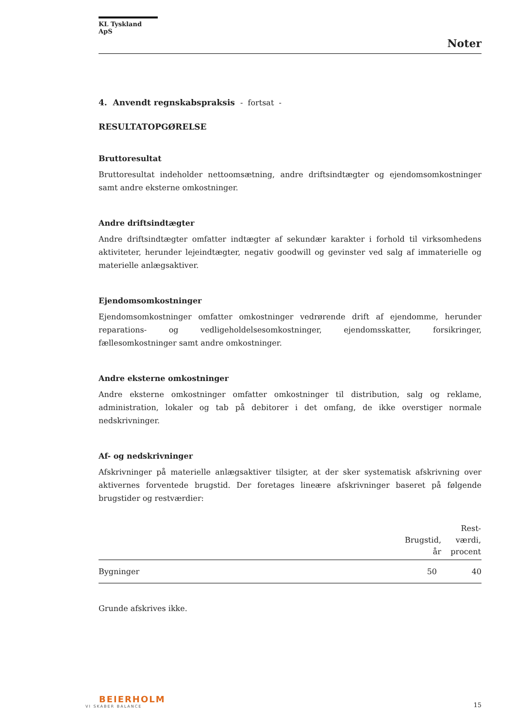KL Tyskland ApS
Noter
4. Anvendt regnskabspraksis - fortsat -
RESULTATOPGØRELSE
Bruttoresultat
Bruttoresultat indeholder nettoomsætning, andre driftsindtægter og ejendomsomkostninger samt andre eksterne omkostninger.
Andre driftsindtægter
Andre driftsindtægter omfatter indtægter af sekundær karakter i forhold til virksomhedens aktiviteter, herunder lejeindtægter, negativ goodwill og gevinster ved salg af immaterielle og materielle anlægsaktiver.
Ejendomsomkostninger
Ejendomsomkostninger omfatter omkostninger vedrørende drift af ejendomme, herunder reparations- og vedligeholdelsesomkostninger, ejendomsskatter, forsikringer, fællesomkostninger samt andre omkostninger.
Andre eksterne omkostninger
Andre eksterne omkostninger omfatter omkostninger til distribution, salg og reklame, administration, lokaler og tab på debitorer i det omfang, de ikke overstiger normale nedskrivninger.
Af- og nedskrivninger
Afskrivninger på materielle anlægsaktiver tilsigter, at der sker systematisk afskrivning over aktivernes forventede brugstid. Der foretages lineære afskrivninger baseret på følgende brugstider og restværdier:
| | Brugstid, år | Rest- værdi, procent |
| --- | --- | --- |
| Bygninger | 50 | 40 |
Grunde afskrives ikke.
BEIERHOLM
VI SKABER BALANCE
15